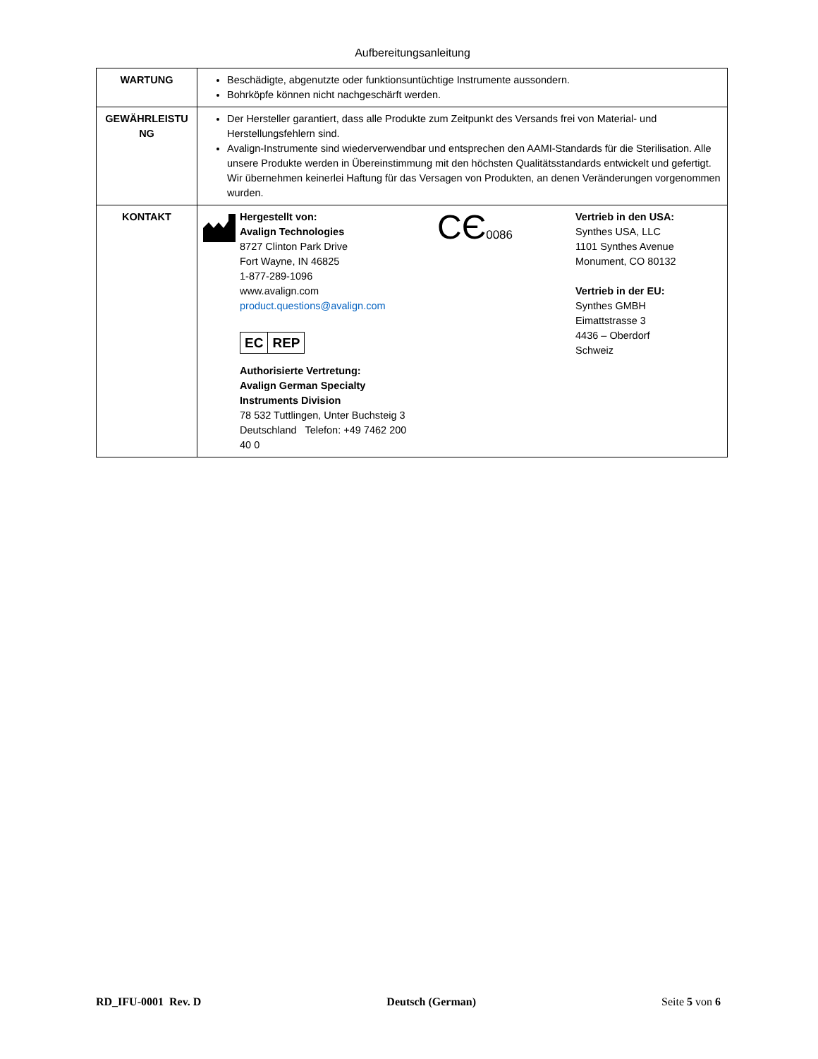Aufbereitungsanleitung
| WARTUNG | Beschädigte, abgenutzte oder funktionsuntüchtige Instrumente aussondern. Bohrköpfe können nicht nachgeschärft werden. |
| GEWÄHRLEISTU NG | Der Hersteller garantiert, dass alle Produkte zum Zeitpunkt des Versands frei von Material- und Herstellungsfehlern sind. Avalign-Instrumente sind wiederverwendbar und entsprechen den AAMI-Standards für die Sterilisation. Alle unsere Produkte werden in Übereinstimmung mit den höchsten Qualitätsstandards entwickelt und gefertigt. Wir übernehmen keinerlei Haftung für das Versagen von Produkten, an denen Veränderungen vorgenommen wurden. |
| KONTAKT | Hergestellt von: Avalign Technologies 8727 Clinton Park Drive Fort Wayne, IN 46825 1-877-289-1096 www.avalign.com product.questions@avalign.com EC REP Authorisierte Vertretung: Avalign German Specialty Instruments Division 78 532 Tuttlingen, Unter Buchsteig 3 Deutschland Telefon: +49 7462 200 40 0 CЄ 0086 Vertrieb in den USA: Synthes USA, LLC 1101 Synthes Avenue Monument, CO 80132 Vertrieb in der EU: Synthes GMBH Eimattstrasse 3 4436 – Oberdorf Schweiz |
RD_IFU-0001 Rev. D Deutsch (German) Seite 5 von 6